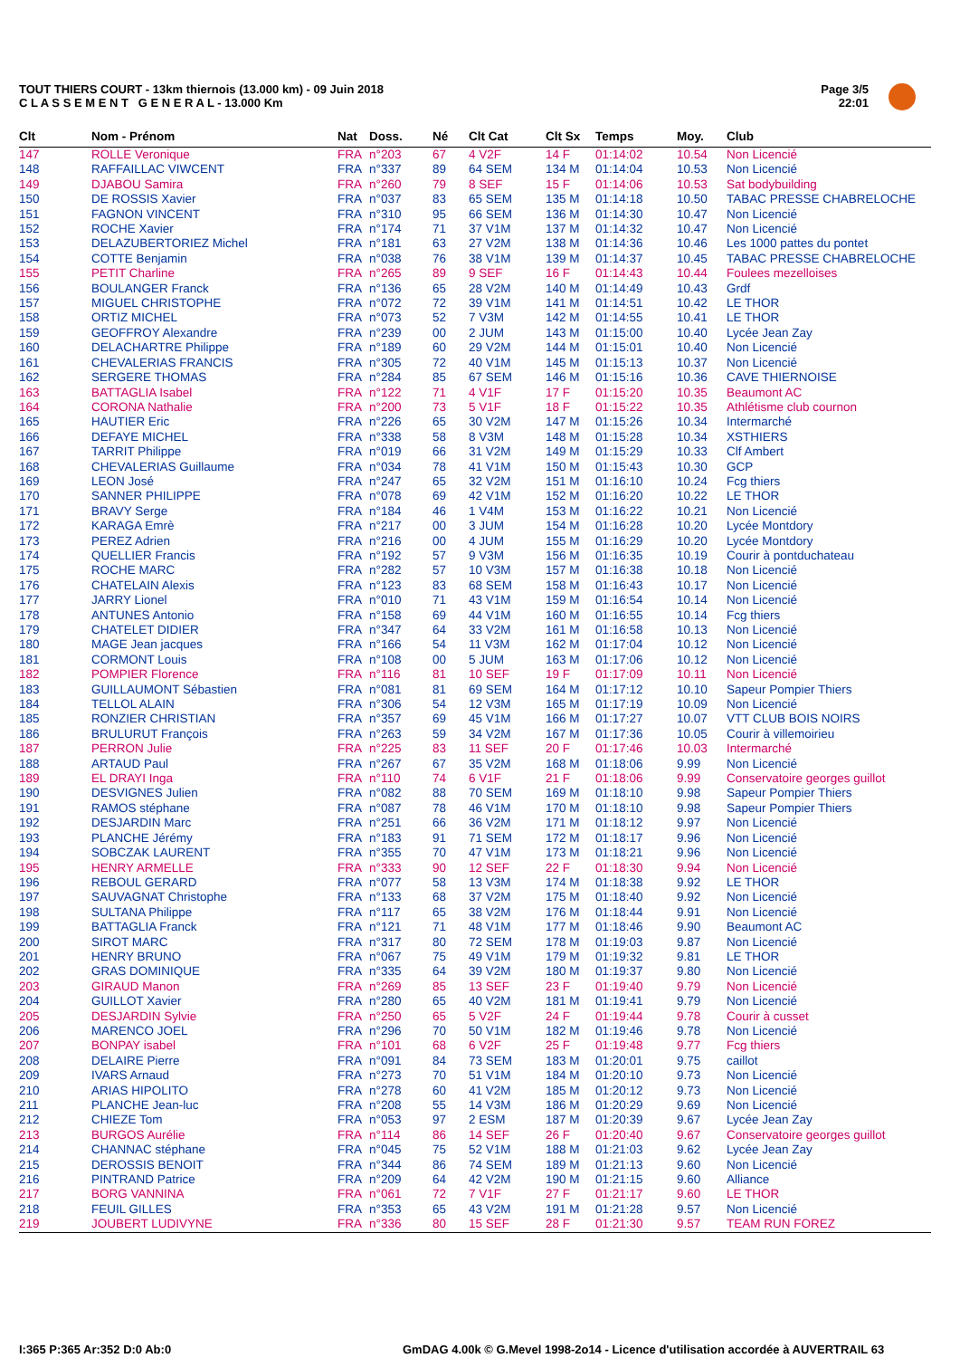TOUT THIERS COURT - 13km thiernois (13.000 km) - 09 Juin 2018
C L A S S E M E N T G E N E R A L - 13.000 Km
Page 3/5
22:01
| Clt | Nom - Prénom | Nat | Doss. | Né | Clt Cat | Clt Sx | Temps | Moy. | Club |
| --- | --- | --- | --- | --- | --- | --- | --- | --- | --- |
| 147 | ROLLE Veronique | FRA | n°203 | 67 | 4 V2F | 14 F | 01:14:02 | 10.54 | Non Licencié |
| 148 | RAFFAILLAC VIWCENT | FRA | n°337 | 89 | 64 SEM | 134 M | 01:14:04 | 10.53 | Non Licencié |
| 149 | DJABOU Samira | FRA | n°260 | 79 | 8 SEF | 15 F | 01:14:06 | 10.53 | Sat bodybuilding |
| 150 | DE ROSSIS Xavier | FRA | n°037 | 83 | 65 SEM | 135 M | 01:14:18 | 10.50 | TABAC PRESSE CHABRELOCHE |
| 151 | FAGNON VINCENT | FRA | n°310 | 95 | 66 SEM | 136 M | 01:14:30 | 10.47 | Non Licencié |
| 152 | ROCHE Xavier | FRA | n°174 | 71 | 37 V1M | 137 M | 01:14:32 | 10.47 | Non Licencié |
| 153 | DELAZUBERTORIEZ Michel | FRA | n°181 | 63 | 27 V2M | 138 M | 01:14:36 | 10.46 | Les 1000 pattes du pontet |
| 154 | COTTE Benjamin | FRA | n°038 | 76 | 38 V1M | 139 M | 01:14:37 | 10.45 | TABAC PRESSE CHABRELOCHE |
| 155 | PETIT Charline | FRA | n°265 | 89 | 9 SEF | 16 F | 01:14:43 | 10.44 | Foulees mezelloises |
| 156 | BOULANGER Franck | FRA | n°136 | 65 | 28 V2M | 140 M | 01:14:49 | 10.43 | Grdf |
| 157 | MIGUEL CHRISTOPHE | FRA | n°072 | 72 | 39 V1M | 141 M | 01:14:51 | 10.42 | LE THOR |
| 158 | ORTIZ MICHEL | FRA | n°073 | 52 | 7 V3M | 142 M | 01:14:55 | 10.41 | LE THOR |
| 159 | GEOFFROY Alexandre | FRA | n°239 | 00 | 2 JUM | 143 M | 01:15:00 | 10.40 | Lycée Jean Zay |
| 160 | DELACHARTRE Philippe | FRA | n°189 | 60 | 29 V2M | 144 M | 01:15:01 | 10.40 | Non Licencié |
| 161 | CHEVALERIAS FRANCIS | FRA | n°305 | 72 | 40 V1M | 145 M | 01:15:13 | 10.37 | Non Licencié |
| 162 | SERGERE THOMAS | FRA | n°284 | 85 | 67 SEM | 146 M | 01:15:16 | 10.36 | CAVE THIERNOISE |
| 163 | BATTAGLIA Isabel | FRA | n°122 | 71 | 4 V1F | 17 F | 01:15:20 | 10.35 | Beaumont AC |
| 164 | CORONA Nathalie | FRA | n°200 | 73 | 5 V1F | 18 F | 01:15:22 | 10.35 | Athlétisme club cournon |
| 165 | HAUTIER Eric | FRA | n°226 | 65 | 30 V2M | 147 M | 01:15:26 | 10.34 | Intermarché |
| 166 | DEFAYE MICHEL | FRA | n°338 | 58 | 8 V3M | 148 M | 01:15:28 | 10.34 | XSTHIERS |
| 167 | TARRIT Philippe | FRA | n°019 | 66 | 31 V2M | 149 M | 01:15:29 | 10.33 | Clf Ambert |
| 168 | CHEVALERIAS Guillaume | FRA | n°034 | 78 | 41 V1M | 150 M | 01:15:43 | 10.30 | GCP |
| 169 | LEON José | FRA | n°247 | 65 | 32 V2M | 151 M | 01:16:10 | 10.24 | Fcg thiers |
| 170 | SANNER PHILIPPE | FRA | n°078 | 69 | 42 V1M | 152 M | 01:16:20 | 10.22 | LE THOR |
| 171 | BRAVY Serge | FRA | n°184 | 46 | 1 V4M | 153 M | 01:16:22 | 10.21 | Non Licencié |
| 172 | KARAGA Emrè | FRA | n°217 | 00 | 3 JUM | 154 M | 01:16:28 | 10.20 | Lycée Montdory |
| 173 | PEREZ Adrien | FRA | n°216 | 00 | 4 JUM | 155 M | 01:16:29 | 10.20 | Lycée Montdory |
| 174 | QUELLIER Francis | FRA | n°192 | 57 | 9 V3M | 156 M | 01:16:35 | 10.19 | Courir à pontduchateau |
| 175 | ROCHE MARC | FRA | n°282 | 57 | 10 V3M | 157 M | 01:16:38 | 10.18 | Non Licencié |
| 176 | CHATELAIN Alexis | FRA | n°123 | 83 | 68 SEM | 158 M | 01:16:43 | 10.17 | Non Licencié |
| 177 | JARRY Lionel | FRA | n°010 | 71 | 43 V1M | 159 M | 01:16:54 | 10.14 | Non Licencié |
| 178 | ANTUNES Antonio | FRA | n°158 | 69 | 44 V1M | 160 M | 01:16:55 | 10.14 | Fcg thiers |
| 179 | CHATELET DIDIER | FRA | n°347 | 64 | 33 V2M | 161 M | 01:16:58 | 10.13 | Non Licencié |
| 180 | MAGE Jean jacques | FRA | n°166 | 54 | 11 V3M | 162 M | 01:17:04 | 10.12 | Non Licencié |
| 181 | CORMONT Louis | FRA | n°108 | 00 | 5 JUM | 163 M | 01:17:06 | 10.12 | Non Licencié |
| 182 | POMPIER Florence | FRA | n°116 | 81 | 10 SEF | 19 F | 01:17:09 | 10.11 | Non Licencié |
| 183 | GUILLAUMONT Sébastien | FRA | n°081 | 81 | 69 SEM | 164 M | 01:17:12 | 10.10 | Sapeur Pompier Thiers |
| 184 | TELLOL ALAIN | FRA | n°306 | 54 | 12 V3M | 165 M | 01:17:19 | 10.09 | Non Licencié |
| 185 | RONZIER CHRISTIAN | FRA | n°357 | 69 | 45 V1M | 166 M | 01:17:27 | 10.07 | VTT CLUB BOIS NOIRS |
| 186 | BRULURUT François | FRA | n°263 | 59 | 34 V2M | 167 M | 01:17:36 | 10.05 | Courir à villemoirieu |
| 187 | PERRON Julie | FRA | n°225 | 83 | 11 SEF | 20 F | 01:17:46 | 10.03 | Intermarché |
| 188 | ARTAUD Paul | FRA | n°267 | 67 | 35 V2M | 168 M | 01:18:06 | 9.99 | Non Licencié |
| 189 | EL DRAYI Inga | FRA | n°110 | 74 | 6 V1F | 21 F | 01:18:06 | 9.99 | Conservatoire georges guillot |
| 190 | DESVIGNES Julien | FRA | n°082 | 88 | 70 SEM | 169 M | 01:18:10 | 9.98 | Sapeur Pompier Thiers |
| 191 | RAMOS stéphane | FRA | n°087 | 78 | 46 V1M | 170 M | 01:18:10 | 9.98 | Sapeur Pompier Thiers |
| 192 | DESJARDIN Marc | FRA | n°251 | 66 | 36 V2M | 171 M | 01:18:12 | 9.97 | Non Licencié |
| 193 | PLANCHE Jérémy | FRA | n°183 | 91 | 71 SEM | 172 M | 01:18:17 | 9.96 | Non Licencié |
| 194 | SOBCZAK LAURENT | FRA | n°355 | 70 | 47 V1M | 173 M | 01:18:21 | 9.96 | Non Licencié |
| 195 | HENRY ARMELLE | FRA | n°333 | 90 | 12 SEF | 22 F | 01:18:30 | 9.94 | Non Licencié |
| 196 | REBOUL GERARD | FRA | n°077 | 58 | 13 V3M | 174 M | 01:18:38 | 9.92 | LE THOR |
| 197 | SAUVAGNAT Christophe | FRA | n°133 | 68 | 37 V2M | 175 M | 01:18:40 | 9.92 | Non Licencié |
| 198 | SULTANA Philippe | FRA | n°117 | 65 | 38 V2M | 176 M | 01:18:44 | 9.91 | Non Licencié |
| 199 | BATTAGLIA Franck | FRA | n°121 | 71 | 48 V1M | 177 M | 01:18:46 | 9.90 | Beaumont AC |
| 200 | SIROT MARC | FRA | n°317 | 80 | 72 SEM | 178 M | 01:19:03 | 9.87 | Non Licencié |
| 201 | HENRY BRUNO | FRA | n°067 | 75 | 49 V1M | 179 M | 01:19:32 | 9.81 | LE THOR |
| 202 | GRAS DOMINIQUE | FRA | n°335 | 64 | 39 V2M | 180 M | 01:19:37 | 9.80 | Non Licencié |
| 203 | GIRAUD Manon | FRA | n°269 | 85 | 13 SEF | 23 F | 01:19:40 | 9.79 | Non Licencié |
| 204 | GUILLOT Xavier | FRA | n°280 | 65 | 40 V2M | 181 M | 01:19:41 | 9.79 | Non Licencié |
| 205 | DESJARDIN Sylvie | FRA | n°250 | 65 | 5 V2F | 24 F | 01:19:44 | 9.78 | Courir à cusset |
| 206 | MARENCO JOEL | FRA | n°296 | 70 | 50 V1M | 182 M | 01:19:46 | 9.78 | Non Licencié |
| 207 | BONPAY isabel | FRA | n°101 | 68 | 6 V2F | 25 F | 01:19:48 | 9.77 | Fcg thiers |
| 208 | DELAIRE Pierre | FRA | n°091 | 84 | 73 SEM | 183 M | 01:20:01 | 9.75 | caillot |
| 209 | IVARS Arnaud | FRA | n°273 | 70 | 51 V1M | 184 M | 01:20:10 | 9.73 | Non Licencié |
| 210 | ARIAS HIPOLITO | FRA | n°278 | 60 | 41 V2M | 185 M | 01:20:12 | 9.73 | Non Licencié |
| 211 | PLANCHE Jean-luc | FRA | n°208 | 55 | 14 V3M | 186 M | 01:20:29 | 9.69 | Non Licencié |
| 212 | CHIEZE Tom | FRA | n°053 | 97 | 2 ESM | 187 M | 01:20:39 | 9.67 | Lycée Jean Zay |
| 213 | BURGOS Aurélie | FRA | n°114 | 86 | 14 SEF | 26 F | 01:20:40 | 9.67 | Conservatoire georges guillot |
| 214 | CHANNAC stéphane | FRA | n°045 | 75 | 52 V1M | 188 M | 01:21:03 | 9.62 | Lycée Jean Zay |
| 215 | DEROSSIS BENOIT | FRA | n°344 | 86 | 74 SEM | 189 M | 01:21:13 | 9.60 | Non Licencié |
| 216 | PINTRAND Patrice | FRA | n°209 | 64 | 42 V2M | 190 M | 01:21:15 | 9.60 | Alliance |
| 217 | BORG VANNINA | FRA | n°061 | 72 | 7 V1F | 27 F | 01:21:17 | 9.60 | LE THOR |
| 218 | FEUIL GILLES | FRA | n°353 | 65 | 43 V2M | 191 M | 01:21:28 | 9.57 | Non Licencié |
| 219 | JOUBERT LUDIVYNE | FRA | n°336 | 80 | 15 SEF | 28 F | 01:21:30 | 9.57 | TEAM RUN FOREZ |
I:365 P:365 Ar:352 D:0 Ab:0
GmDAG 4.00k © G.Mevel 1998-2o14 - Licence d'utilisation accordée à AUVERTRAIL 63